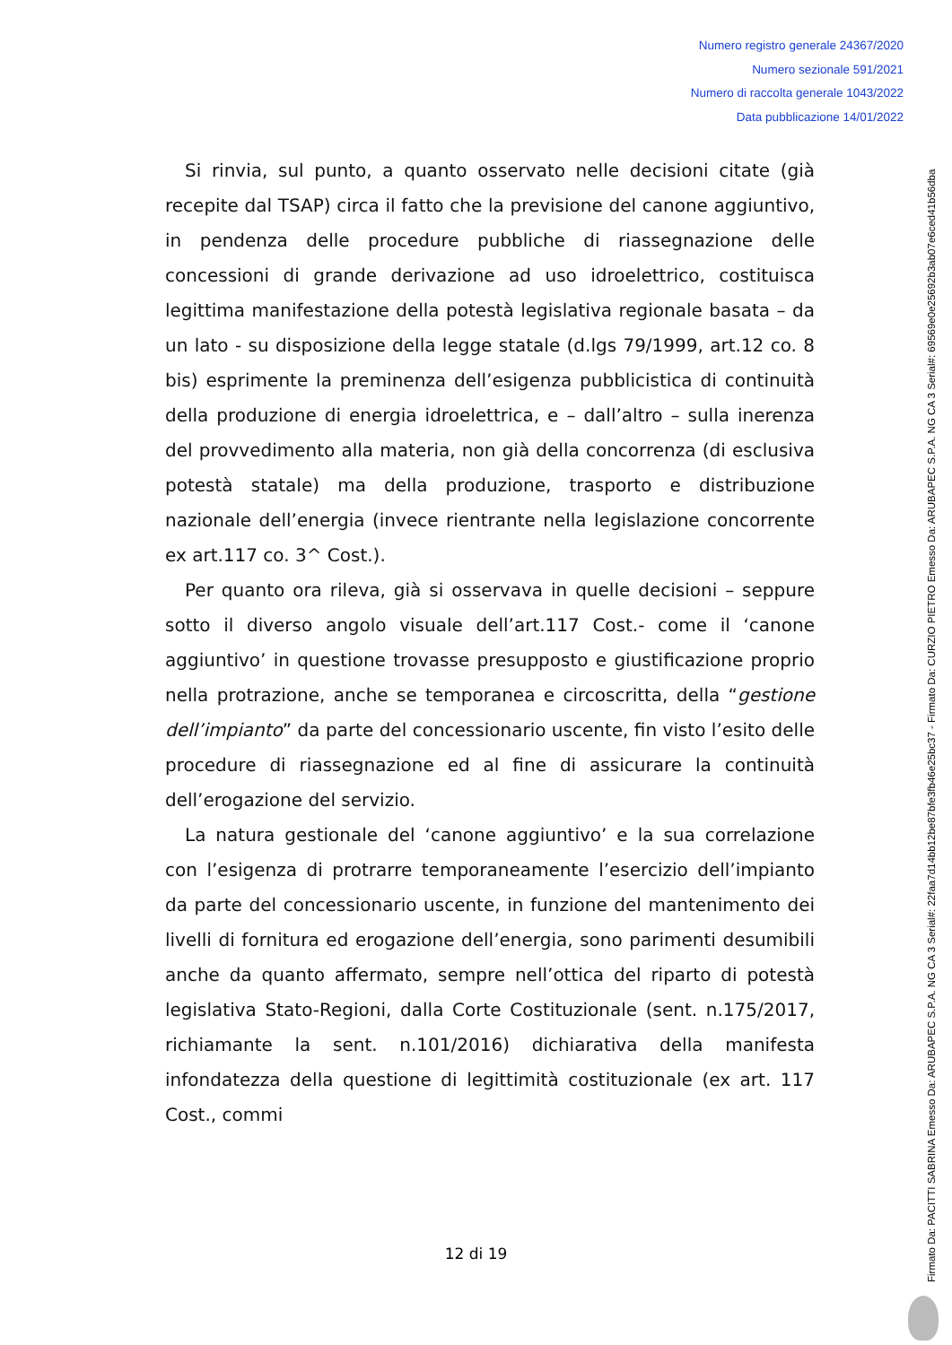Numero registro generale 24367/2020
Numero sezionale 591/2021
Numero di raccolta generale 1043/2022
Data pubblicazione 14/01/2022
Si rinvia, sul punto, a quanto osservato nelle decisioni citate (già recepite dal TSAP) circa il fatto che la previsione del canone aggiuntivo, in pendenza delle procedure pubbliche di riassegnazione delle concessioni di grande derivazione ad uso idroelettrico, costituisca legittima manifestazione della potestà legislativa regionale basata – da un lato - su disposizione della legge statale (d.lgs 79/1999, art.12 co. 8 bis) esprimente la preminenza dell’esigenza pubblicistica di continuità della produzione di energia idroelettrica, e – dall’altro – sulla inerenza del provvedimento alla materia, non già della concorrenza (di esclusiva potestà statale) ma della produzione, trasporto e distribuzione nazionale dell’energia (invece rientrante nella legislazione concorrente ex art.117 co. 3^ Cost.).
Per quanto ora rileva, già si osservava in quelle decisioni – seppure sotto il diverso angolo visuale dell’art.117 Cost.- come il ‘canone aggiuntivo’ in questione trovasse presupposto e giustificazione proprio nella protrazione, anche se temporanea e circoscritta, della “gestione dell’impianto” da parte del concessionario uscente, fin visto l’esito delle procedure di riassegnazione ed al fine di assicurare la continuità dell’erogazione del servizio.
La natura gestionale del ‘canone aggiuntivo’ e la sua correlazione con l’esigenza di protrarre temporaneamente l’esercizio dell’impianto da parte del concessionario uscente, in funzione del mantenimento dei livelli di fornitura ed erogazione dell’energia, sono parimenti desumibili anche da quanto affermato, sempre nell’ottica del riparto di potestà legislativa Stato-Regioni, dalla Corte Costituzionale (sent. n.175/2017, richiamante la sent. n.101/2016) dichiarativa della manifesta infondatezza della questione di legittimità costituzionale (ex art. 117 Cost., commi
12 di 19
Firmato Da: PACITTI SABRINA Emesso Da: ARUBAPEC S.P.A. NG CA 3 Serial#: 22faa7d14bb12be87bfe3fb46e25bc37 - Firmato Da: CURZIO PIETRO Emesso Da: ARUBAPEC S.P.A. NG CA 3 Serial#: 69569e0e25692b3ab07e6ced41b56dba